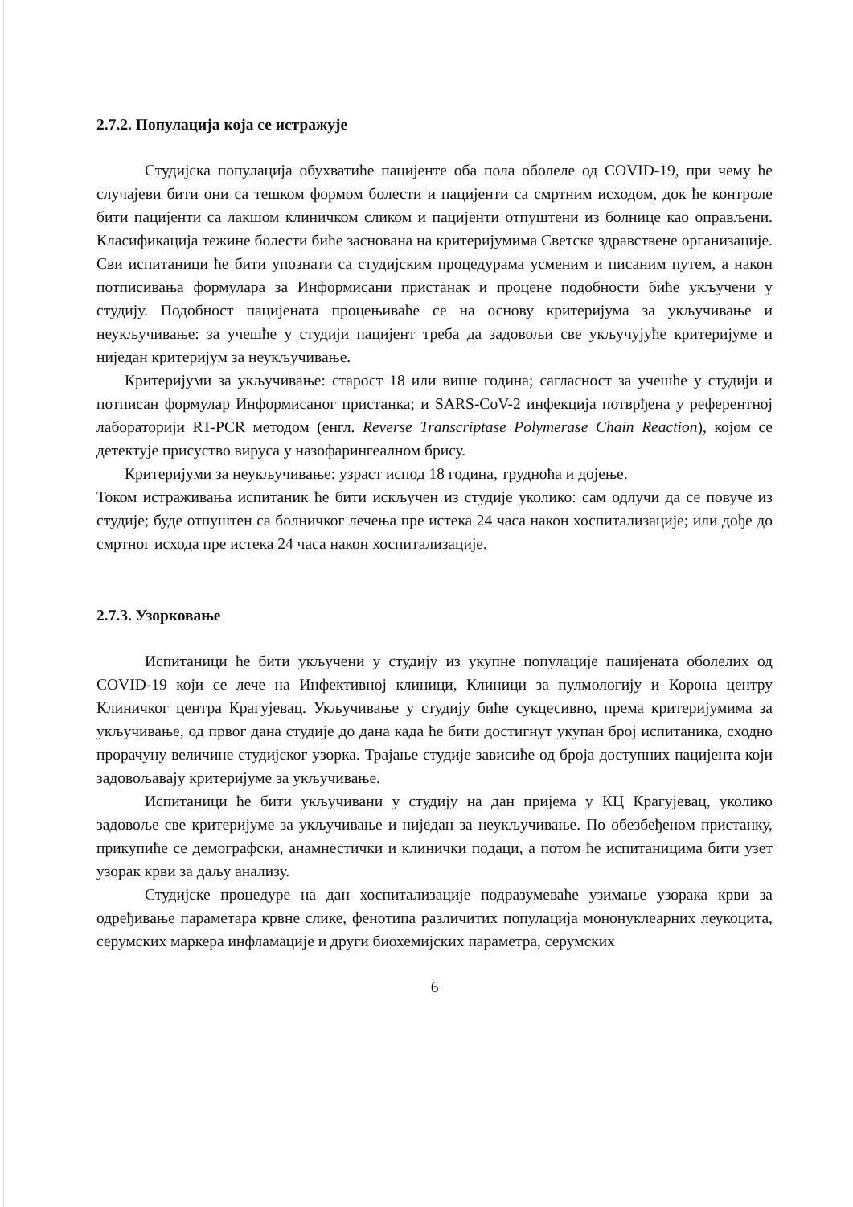2.7.2. Популација која се истражује
Студијска популација обухватиће пацијенте оба пола оболеле од COVID-19, при чему ће случајеви бити они са тешком формом болести и пацијенти са смртним исходом, док ће контроле бити пацијенти са лакшом клиничком сликом и пацијенти отпуштени из болнице као оправљени. Класификација тежине болести биће заснована на критеријумима Светске здравствене организације. Сви испитаници ће бити упознати са студијским процедурама усменим и писаним путем, а након потписивања формулара за Информисани пристанак и процене подобности биће укључени у студију. Подобност пацијената процењиваће се на основу критеријума за укључивање и неукључивање: за учешће у студији пацијент треба да задовољи све укључујуће критеријуме и ниједан критеријум за неукључивање.
Критеријуми за укључивање: старост 18 или више година; сагласност за учешће у студији и потписан формулар Информисаног пристанка; и SARS-CoV-2 инфекција потврђена у референтној лабораторији RT-PCR методом (енгл. Reverse Transcriptase Polymerase Chain Reaction), којом се детектује присуство вируса у назофарингеалном брису.
Критеријуми за неукључивање: узраст испод 18 година, трудноћа и дојење.
Током истраживања испитаник ће бити искључен из студије уколико: сам одлучи да се повуче из студије; буде отпуштен са болничког лечења пре истека 24 часа након хоспитализације; или дође до смртног исхода пре истека 24 часа након хоспитализације.
2.7.3. Узорковање
Испитаници ће бити укључени у студију из укупне популације пацијената оболелих од COVID-19 који се лече на Инфективној клиници, Клиници за пулмологију и Корона центру Клиничког центра Крагујевац. Укључивање у студију биће сукцесивно, према критеријумима за укључивање, од првог дана студије до дана када ће бити достигнут укупан број испитаника, сходно прорачуну величине студијског узорка. Трајање студије зависиће од броја доступних пацијента који задовољавају критеријуме за укључивање.
Испитаници ће бити укључивани у студију на дан пријема у КЦ Крагујевац, уколико задовоље све критеријуме за укључивање и ниједан за неукључивање. По обезбеђеном пристанку, прикупиће се демографски, анамнестички и клинички подаци, а потом ће испитаницима бити узет узорак крви за даљу анализу.
Студијске процедуре на дан хоспитализације подразумеваће узимање узорака крви за одређивање параметара крвне слике, фенотипа различитих популација мононуклеарних леукоцита, серумских маркера инфламације и други биохемијских параметра, серумских
6